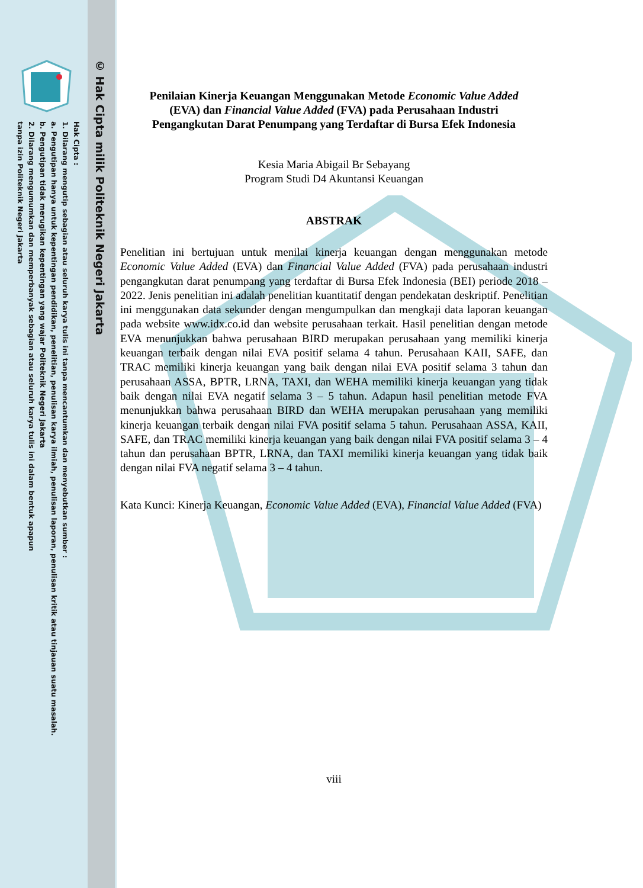Hak Cipta :
1. Dilarang mengutip sebagian atau seluruh karya tulis ini tanpa mencantumkan dan menyebutkan sumber :
a. Pengutipan hanya untuk kepentingan pendidikan, penelitian, penulisan karya ilmiah, penulisan laporan, penulisan kritik atau tinjauan suatu masalah.
b. Pengutipan tidak merugikan kepentingan yang wajar Politeknik Negeri Jakarta
2. Dilarang mengumumkan dan memperbanyak sebagian atau seluruh karya tulis ini dalam bentuk apapun
tanpa izin Politeknik Negeri Jakarta
© Hak Cipta milik Politeknik Negeri Jakarta
Penilaian Kinerja Keuangan Menggunakan Metode Economic Value Added
(EVA) dan Financial Value Added (FVA) pada Perusahaan Industri
Pengangkutan Darat Penumpang yang Terdaftar di Bursa Efek Indonesia
Kesia Maria Abigail Br Sebayang
Program Studi D4 Akuntansi Keuangan
ABSTRAK
Penelitian ini bertujuan untuk menilai kinerja keuangan dengan menggunakan metode Economic Value Added (EVA) dan Financial Value Added (FVA) pada perusahaan industri pengangkutan darat penumpang yang terdaftar di Bursa Efek Indonesia (BEI) periode 2018 – 2022. Jenis penelitian ini adalah penelitian kuantitatif dengan pendekatan deskriptif. Penelitian ini menggunakan data sekunder dengan mengumpulkan dan mengkaji data laporan keuangan pada website www.idx.co.id dan website perusahaan terkait. Hasil penelitian dengan metode EVA menunjukkan bahwa perusahaan BIRD merupakan perusahaan yang memiliki kinerja keuangan terbaik dengan nilai EVA positif selama 4 tahun. Perusahaan KAII, SAFE, dan TRAC memiliki kinerja keuangan yang baik dengan nilai EVA positif selama 3 tahun dan perusahaan ASSA, BPTR, LRNA, TAXI, dan WEHA memiliki kinerja keuangan yang tidak baik dengan nilai EVA negatif selama 3 – 5 tahun. Adapun hasil penelitian metode FVA menunjukkan bahwa perusahaan BIRD dan WEHA merupakan perusahaan yang memiliki kinerja keuangan terbaik dengan nilai FVA positif selama 5 tahun. Perusahaan ASSA, KAII, SAFE, dan TRAC memiliki kinerja keuangan yang baik dengan nilai FVA positif selama 3 – 4 tahun dan perusahaan BPTR, LRNA, dan TAXI memiliki kinerja keuangan yang tidak baik dengan nilai FVA negatif selama 3 – 4 tahun.
Kata Kunci: Kinerja Keuangan, Economic Value Added (EVA), Financial Value Added (FVA)
viii